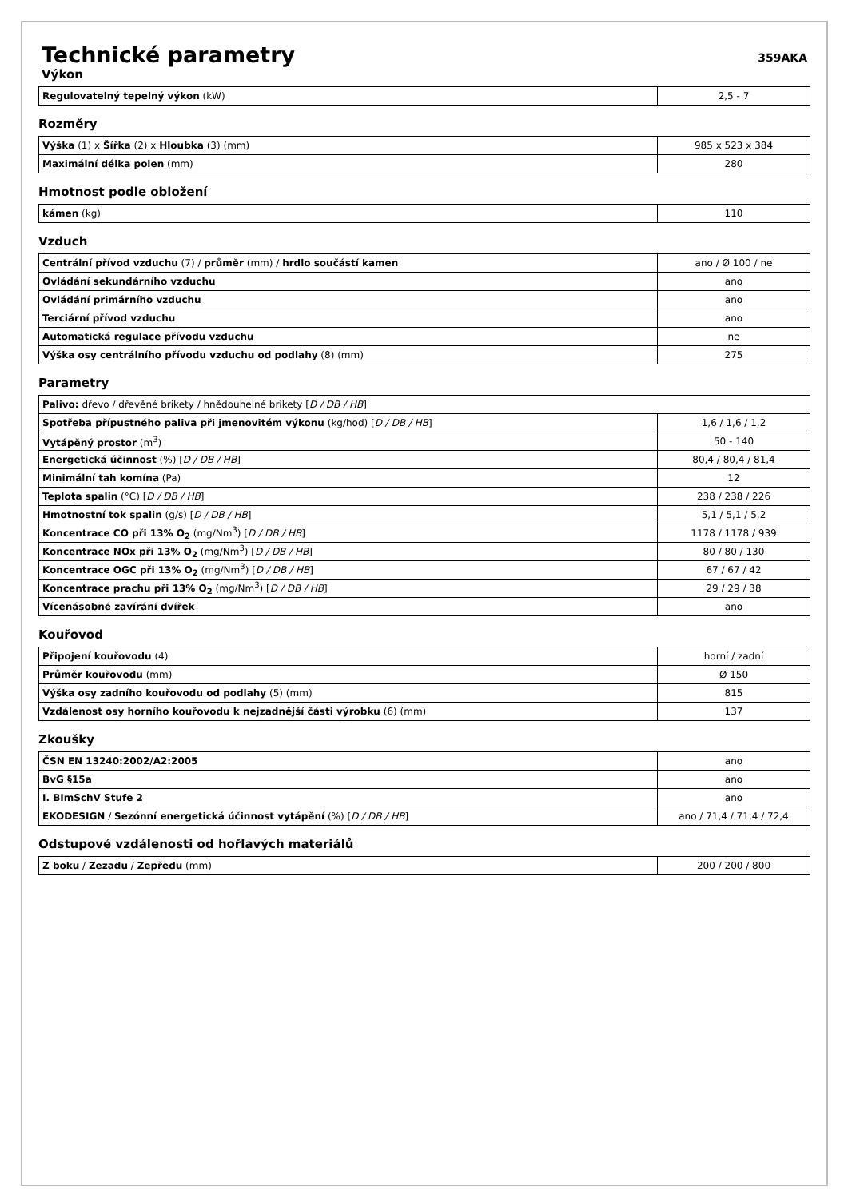Technické parametry
359AKA
Výkon
| Regulovatelný tepelný výkon (kW) | 2,5 - 7 |
Rozměry
| Výška (1) x Šířka (2) x Hloubka (3) (mm) | 985 x 523 x 384 |
| Maximální délka polen (mm) | 280 |
Hmotnost podle obložení
| kámen (kg) | 110 |
Vzduch
| Centrální přívod vzduchu (7) / průměr (mm) / hrdlo součástí kamen | ano / Ø 100 / ne |
| Ovládání sekundárního vzduchu | ano |
| Ovládání primárního vzduchu | ano |
| Terciární přívod vzduchu | ano |
| Automatická regulace přívodu vzduchu | ne |
| Výška osy centrálního přívodu vzduchu od podlahy (8) (mm) | 275 |
Parametry
| Palivo: dřevo / dřevěné brikety / hnědouhelné brikety [ D / DB / HB ] | |
| Spotřeba přípustného paliva při jmenovitém výkonu (kg/hod) [ D / DB / HB ] | 1,6 / 1,6 / 1,2 |
| Vytápěný prostor (m<sup>3</sup>) | 50 - 140 |
| Energetická účinnost (%) [ D / DB / HB ] | 80,4 / 80,4 / 81,4 |
| Minimální tah komína (Pa) | 12 |
| Teplota spalin (°C) [ D / DB / HB ] | 238 / 238 / 226 |
| Hmotnostní tok spalin (g/s) [ D / DB / HB ] | 5,1 / 5,1 / 5,2 |
| Koncentrace CO při 13% O<sub>2</sub> (mg/Nm<sup>3</sup>) [ D / DB / HB ] | 1178 / 1178 / 939 |
| Koncentrace NOx při 13% O<sub>2</sub> (mg/Nm<sup>3</sup>) [ D / DB / HB ] | 80 / 80 / 130 |
| Koncentrace OGC při 13% O<sub>2</sub> (mg/Nm<sup>3</sup>) [ D / DB / HB ] | 67 / 67 / 42 |
| Koncentrace prachu při 13% O<sub>2</sub> (mg/Nm<sup>3</sup>) [ D / DB / HB ] | 29 / 29 / 38 |
| Vícenásobné zavírání dvířek | ano |
Kouřovod
| Připojení kouřovodu (4) | horní / zadní |
| Průměr kouřovodu (mm) | Ø 150 |
| Výška osy zadního kouřovodu od podlahy (5) (mm) | 815 |
| Vzdálenost osy horního kouřovodu k nejzadnější části výrobku (6) (mm) | 137 |
Zkoušky
| ČSN EN 13240:2002/A2:2005 | ano |
| BvG §15a | ano |
| I. BImSchV Stufe 2 | ano |
| EKODESIGN / Sezónní energetická účinnost vytápění (%) [ D / DB / HB ] | ano / 71,4 / 71,4 / 72,4 |
Odstupové vzdálenosti od hořlavých materiálů
| Z boku / Zezadu / Zepředu (mm) | 200 / 200 / 800 |